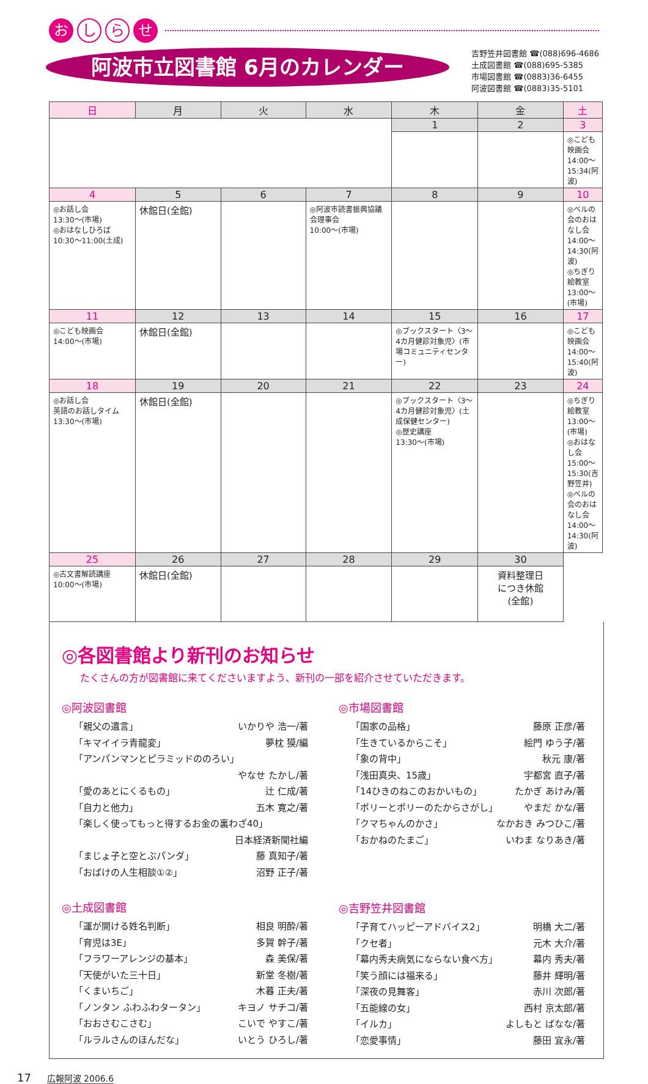お
し ら
せ
阿波市立図書館 6月のカレンダー
吉野笠井図書館 ☎(088)696-4686
土成図書館 ☎(088)695-5385
市場図書館 ☎(0883)36-6455
阿波図書館 ☎(0883)35-5101
| 日 | 月 | 火 | 水 | 木 | 金 | 土 |
| --- | --- | --- | --- | --- | --- | --- |
| | | | | 1 | 2 | 3 |
| | | | | | | ◎こども映画会 14:00〜15:34(阿波) |
| 4 | 5 | 6 | 7 | 8 | 9 | 10 |
| ◎お話し会 13:30〜(市場) ◎おはなしひろば 10:30〜11:00(土成) | 休館日(全館) | | ◎阿波市読書振興協議会理事会 10:00〜(市場) | | | ◎ベルの会のおはなし会 14:00〜14:30(阿波) ◎ちぎり絵教室 13:00〜(市場) |
| 11 | 12 | 13 | 14 | 15 | 16 | 17 |
| ◎こども映画会 14:00〜(市場) | 休館日(全館) | | | ◎ブックスタート〈3〜4カ月健診対象児〉(市場コミュニティセンター) | | ◎こども映画会 14:00〜15:40(阿波) |
| 18 | 19 | 20 | 21 | 22 | 23 | 24 |
| ◎お話し会 英語のお話しタイム 13:30〜(市場) | 休館日(全館) | | | ◎ブックスタート〈3〜4カ月健診対象児〉(土成保健センター) ◎歴史講座 13:30〜(市場) | | ◎ちぎり絵教室 13:00〜(市場) ◎おはなし会 15:00〜15:30(吉野笠井) ◎ベルの会のおはなし会 14:00〜14:30(阿波) |
| 25 | 26 | 27 | 28 | 29 | 30 | |
| ◎古文書解読講座 10:00〜(市場) | 休館日(全館) | | | | 資料整理日 につき休館 (全館) | |
◎各図書館より新刊のお知らせ
たくさんの方が図書館に来てくださいますよう、新刊の一部を紹介させていただきます。
◎阿波図書館
「親父の遺言」 いかりや 浩一/著
「キマイイラ青龍変」 夢枕 獏/編
「アンパンマンとピラミッドののろい」
やなせ たかし/著
「愛のあとにくるもの」 辻 仁成/著
「自力と他力」 五木 寛之/著
「楽しく使ってもっと得するお金の裏わざ40」
日本経済新聞社編
「まじょ子と空とぶパンダ」 藤 真知子/著
「おばけの人生相談①②」 沼野 正子/著
◎土成図書館
「運が開ける姓名判断」 相良 明酔/著
「育児は3E」 多賀 幹子/著
「フラワーアレンジの基本」 森 美保/著
「天使がいた三十日」 新堂 冬樹/著
「くまいちご」 木暮 正夫/著
「ノンタン ふわふわタータン」 キヨノ サチコ/著
「おおさむこさむ」 こいで やすこ/著
「ルラルさんのほんだな」 いとう ひろし/著
◎市場図書館
「国家の品格」 藤原 正彦/著
「生きているからこそ」 絵門 ゆう子/著
「象の背中」 秋元 康/著
「浅田真央、15歳」 宇都宮 直子/著
「14ひきのねこのおかいもの」 たかぎ あけみ/著
「ポリーとポリーのたからさがし」 やまだ かな/著
「クマちゃんのかさ」 なかおき みつひこ/著
「おかねのたまご」 いわま なりあき/著
◎吉野笠井図書館
「子育てハッピーアドバイス2」 明橋 大二/著
「クセ者」 元木 大介/著
「幕内秀夫病気にならない食べ方」 幕内 秀夫/著
「笑う顔には福来る」 藤井 輝明/著
「深夜の見舞客」 赤川 次郎/著
「五能線の女」 西村 京太郎/著
「イルカ」 よしもと ばなな/著
「恋愛事情」 藤田 宜永/著
17 広報阿波 2006.6